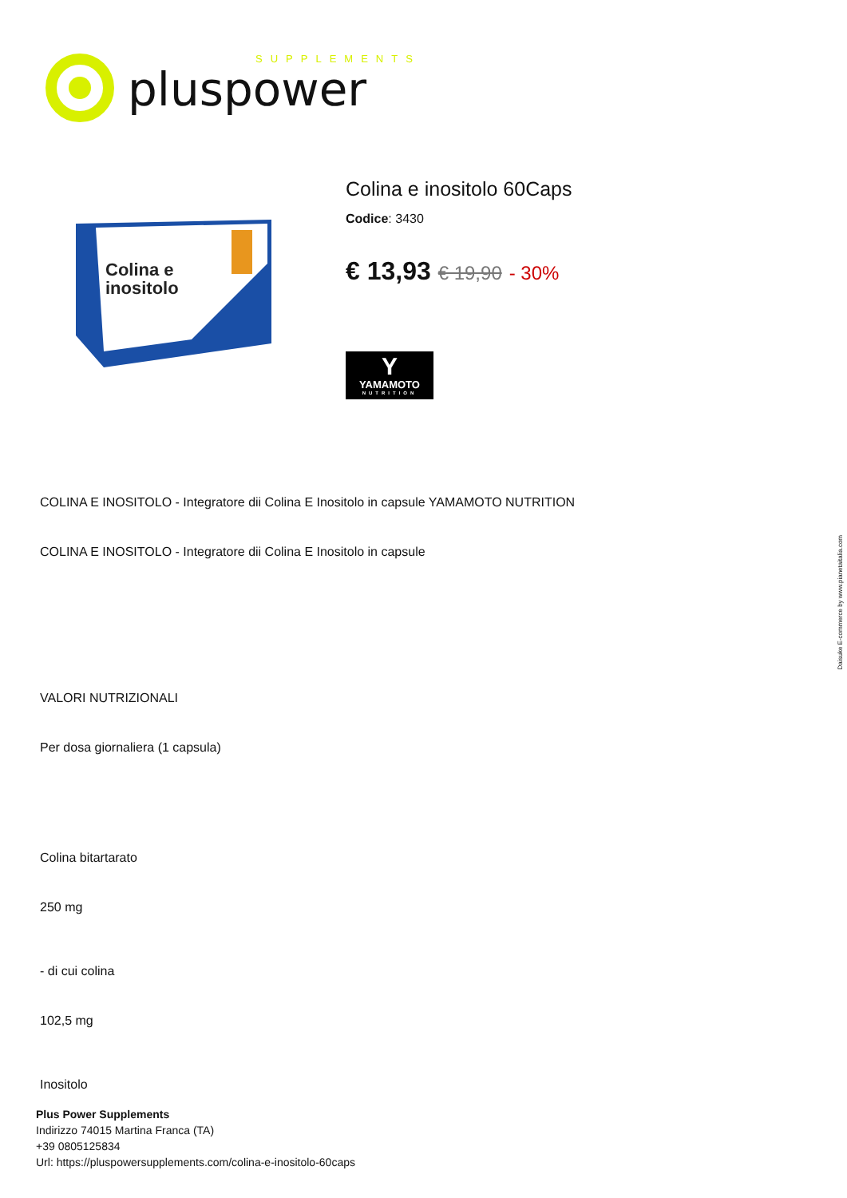pluspower
SUPPLEMENTS
Colina e
inositolo
Colina e inositolo 60Caps
Codice: 3430
€ 13,93 € 19,90 - 30%
Y
YAMAMOTO
NUTRITION
COLINA E INOSITOLO - Integratore dii Colina E Inositolo in capsule YAMAMOTO NUTRITION
COLINA E INOSITOLO - Integratore dii Colina E Inositolo in capsule
VALORI NUTRIZIONALI
Per dosa giornaliera (1 capsula)
Colina bitartarato
250 mg
- di cui colina
102,5 mg
Inositolo
Plus Power Supplements
Indirizzo 74015 Martina Franca (TA)
+39 0805125834
Url: https://pluspowersupplements.com/colina-e-inositolo-60caps
Daisuke E-commerce by www.pianetaitalia.com